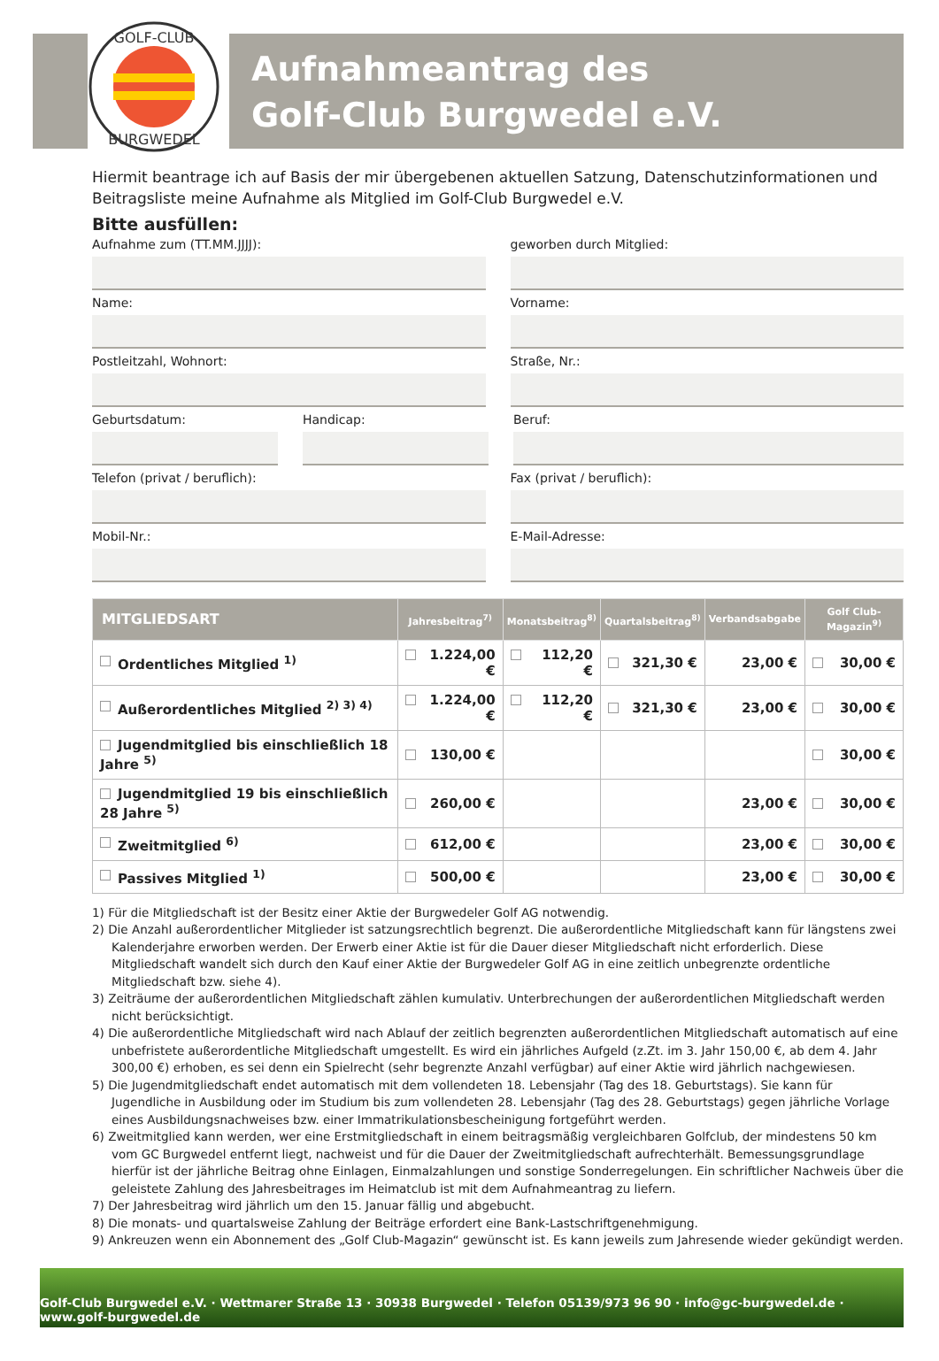GOLF-CLUB
BURGWEDEL
Aufnahmeantrag des
Golf-Club Burgwedel e.V.
Hiermit beantrage ich auf Basis der mir übergebenen aktuellen Satzung, Datenschutzinformationen und Beitragsliste meine Aufnahme als Mitglied im Golf-Club Burgwedel e.V.
Bitte ausfüllen:
Aufnahme zum (TT.MM.JJJJ): geworben durch Mitglied:
Name: Vorname:
Postleitzahl, Wohnort: Straße, Nr.:
Geburtsdatum: Handicap: Beruf:
Telefon (privat / beruflich): Fax (privat / beruflich):
Mobil-Nr.: E-Mail-Adresse:
| MITGLIEDSART | Jahresbeitrag<sup>7)</sup> | Monatsbeitrag<sup>8)</sup> | Quartalsbeitrag<sup>8)</sup> | Verbandsabgabe | Golf Club-Magazin<sup>9)</sup> |
| --- | --- | --- | --- | --- | --- |
| Ordentliches Mitglied <sup>1)</sup> | 1.224,00 € | 112,20 € | 321,30 € | 23,00 € | 30,00 € |
| Außerordentliches Mitglied <sup>2) 3) 4)</sup> | 1.224,00 € | 112,20 € | 321,30 € | 23,00 € | 30,00 € |
| Jugendmitglied bis einschließlich 18 Jahre <sup>5)</sup> | 130,00 € | | | | 30,00 € |
| Jugendmitglied 19 bis einschließlich 28 Jahre <sup>5)</sup> | 260,00 € | | | 23,00 € | 30,00 € |
| Zweitmitglied <sup>6)</sup> | 612,00 € | | | 23,00 € | 30,00 € |
| Passives Mitglied <sup>1)</sup> | 500,00 € | | | 23,00 € | 30,00 € |
1) Für die Mitgliedschaft ist der Besitz einer Aktie der Burgwedeler Golf AG notwendig.
2) Die Anzahl außerordentlicher Mitglieder ist satzungsrechtlich begrenzt. Die außerordentliche Mitgliedschaft kann für längstens zwei Kalenderjahre erworben werden. Der Erwerb einer Aktie ist für die Dauer dieser Mitgliedschaft nicht erforderlich. Diese Mitgliedschaft wandelt sich durch den Kauf einer Aktie der Burgwedeler Golf AG in eine zeitlich unbegrenzte ordentliche Mitgliedschaft bzw. siehe 4).
3) Zeiträume der außerordentlichen Mitgliedschaft zählen kumulativ. Unterbrechungen der außerordentlichen Mitgliedschaft werden nicht berücksichtigt.
4) Die außerordentliche Mitgliedschaft wird nach Ablauf der zeitlich begrenzten außerordentlichen Mitgliedschaft automatisch auf eine unbefristete außerordentliche Mitgliedschaft umgestellt. Es wird ein jährliches Aufgeld (z.Zt. im 3. Jahr 150,00 €, ab dem 4. Jahr 300,00 €) erhoben, es sei denn ein Spielrecht (sehr begrenzte Anzahl verfügbar) auf einer Aktie wird jährlich nachgewiesen.
5) Die Jugendmitgliedschaft endet automatisch mit dem vollendeten 18. Lebensjahr (Tag des 18. Geburtstags). Sie kann für Jugendliche in Ausbildung oder im Studium bis zum vollendeten 28. Lebensjahr (Tag des 28. Geburtstags) gegen jährliche Vorlage eines Ausbildungsnachweises bzw. einer Immatrikulationsbescheinigung fortgeführt werden.
6) Zweitmitglied kann werden, wer eine Erstmitgliedschaft in einem beitragsmäßig vergleichbaren Golfclub, der mindestens 50 km vom GC Burgwedel entfernt liegt, nachweist und für die Dauer der Zweitmitgliedschaft aufrechterhält. Bemessungsgrundlage hierfür ist der jährliche Beitrag ohne Einlagen, Einmalzahlungen und sonstige Sonderregelungen. Ein schriftlicher Nachweis über die geleistete Zahlung des Jahresbeitrages im Heimatclub ist mit dem Aufnahmeantrag zu liefern.
7) Der Jahresbeitrag wird jährlich um den 15. Januar fällig und abgebucht.
8) Die monats- und quartalsweise Zahlung der Beiträge erfordert eine Bank-Lastschriftgenehmigung.
9) Ankreuzen wenn ein Abonnement des „Golf Club-Magazin“ gewünscht ist. Es kann jeweils zum Jahresende wieder gekündigt werden.
Golf-Club Burgwedel e.V. · Wettmarer Straße 13 · 30938 Burgwedel · Telefon 05139/973 96 90 · info@gc-burgwedel.de · www.golf-burgwedel.de